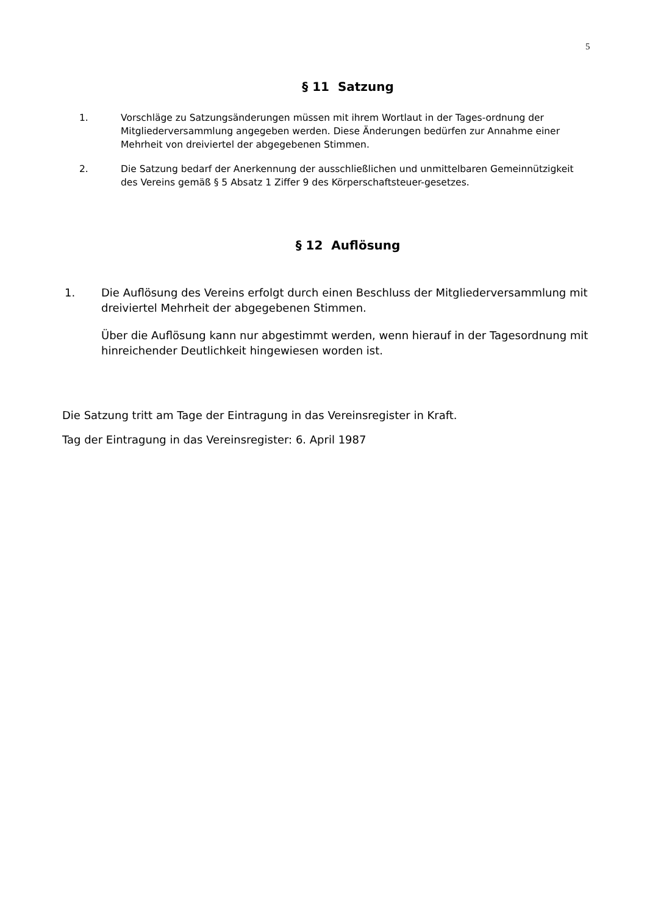5
§ 11 Satzung
1. Vorschläge zu Satzungsänderungen müssen mit ihrem Wortlaut in der Tages-ordnung der Mitgliederversammlung angegeben werden. Diese Änderungen bedürfen zur Annahme einer Mehrheit von dreiviertel der abgegebenen Stimmen.
2. Die Satzung bedarf der Anerkennung der ausschließlichen und unmittelbaren Gemeinnützigkeit des Vereins gemäß § 5 Absatz 1 Ziffer 9 des Körperschaftsteuer-gesetzes.
§ 12 Auflösung
1. Die Auflösung des Vereins erfolgt durch einen Beschluss der Mitgliederversammlung mit dreiviertel Mehrheit der abgegebenen Stimmen.
Über die Auflösung kann nur abgestimmt werden, wenn hierauf in der Tagesordnung mit hinreichender Deutlichkeit hingewiesen worden ist.
Die Satzung tritt am Tage der Eintragung in das Vereinsregister in Kraft.
Tag der Eintragung in das Vereinsregister: 6. April 1987